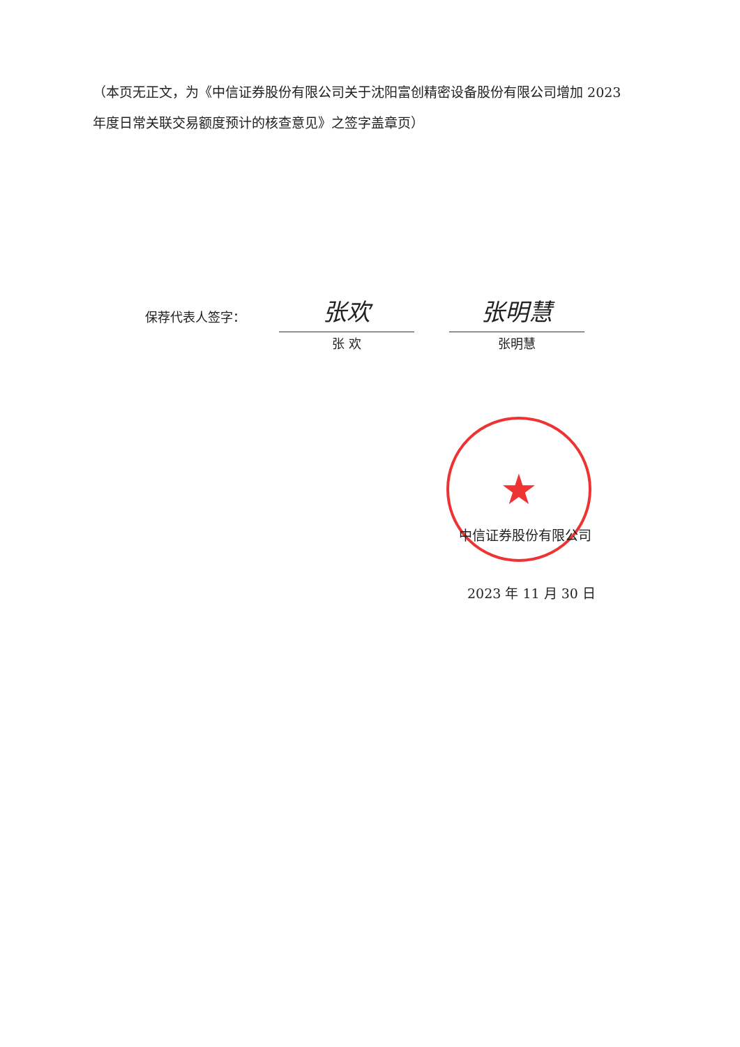（本页无正文，为《中信证券股份有限公司关于沈阳富创精密设备股份有限公司增加 2023 年度日常关联交易额度预计的核查意见》之签字盖章页）
保荐代表人签字：
张欢
张 欢
张明慧
张明慧
★
中信证券股份有限公司
2023 年 11 月 30 日